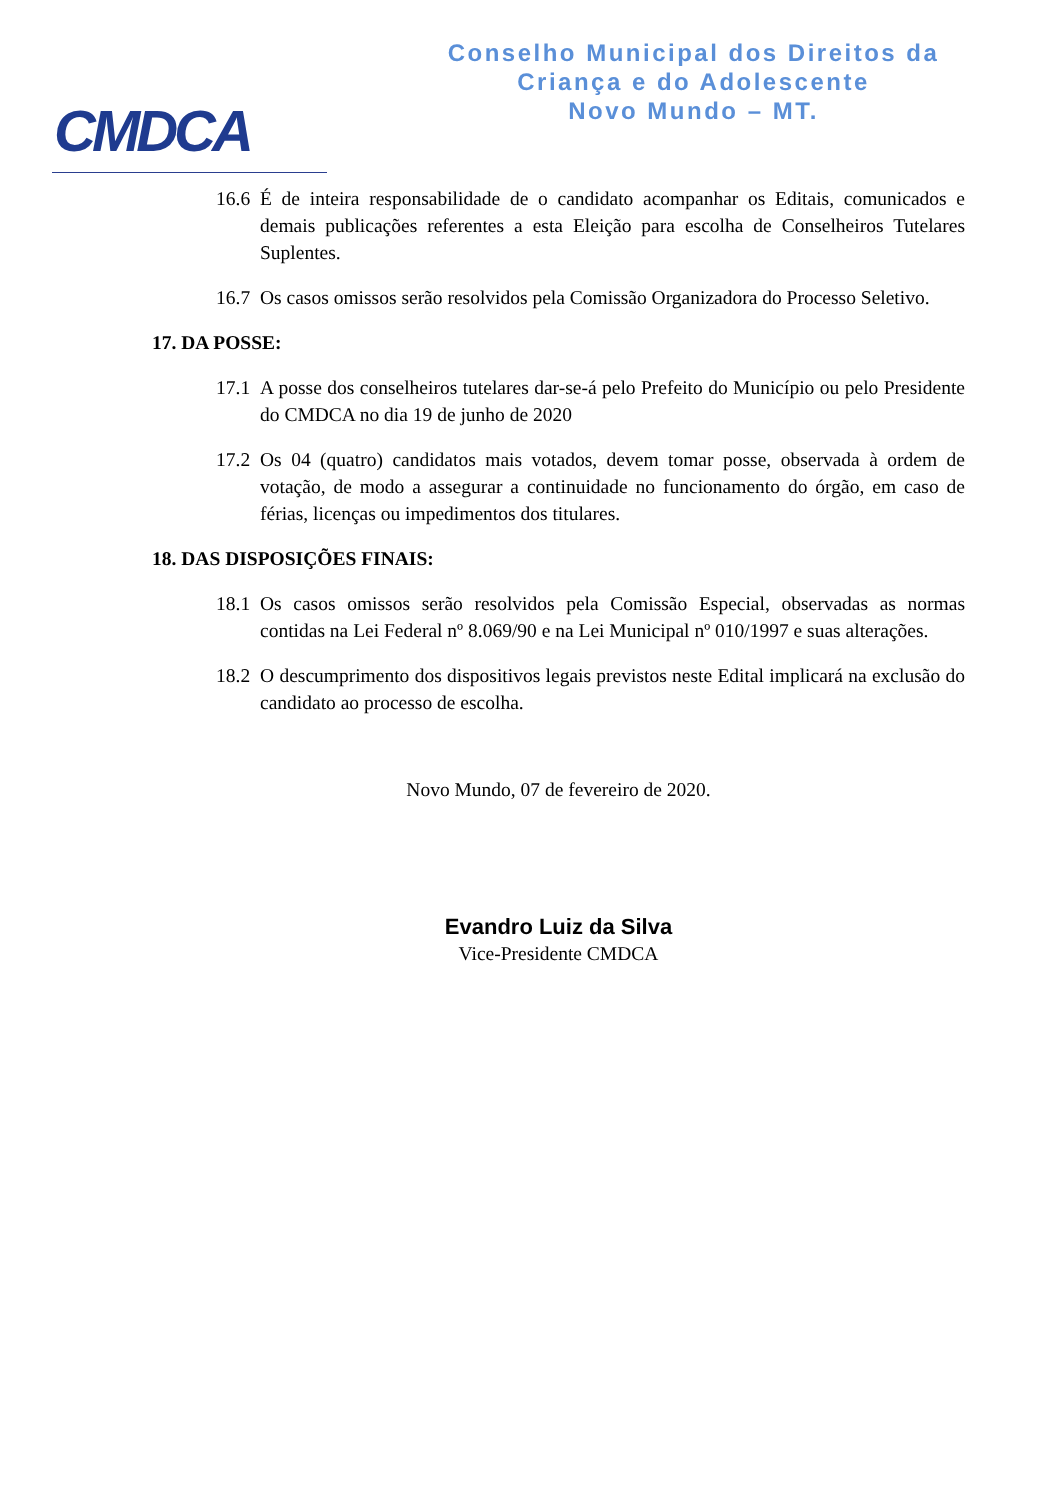CMDCA
Conselho Municipal dos Direitos da
Criança e do Adolescente
Novo Mundo – MT.
16.6
É de inteira responsabilidade de o candidato acompanhar os Editais, comunicados e demais publicações referentes a esta Eleição para escolha de Conselheiros Tutelares Suplentes.
16.7
Os casos omissos serão resolvidos pela Comissão Organizadora do Processo Seletivo.
17. DA POSSE:
17.1
A posse dos conselheiros tutelares dar-se-á pelo Prefeito do Município ou pelo Presidente do CMDCA no dia 19 de junho de 2020
17.2
Os 04 (quatro) candidatos mais votados, devem tomar posse, observada à ordem de votação, de modo a assegurar a continuidade no funcionamento do órgão, em caso de férias, licenças ou impedimentos dos titulares.
18. DAS DISPOSIÇÕES FINAIS:
18.1
Os casos omissos serão resolvidos pela Comissão Especial, observadas as normas contidas na Lei Federal nº 8.069/90 e na Lei Municipal nº 010/1997 e suas alterações.
18.2
O descumprimento dos dispositivos legais previstos neste Edital implicará na exclusão do candidato ao processo de escolha.
Novo Mundo, 07 de fevereiro de 2020.
Evandro Luiz da Silva
Vice-Presidente CMDCA